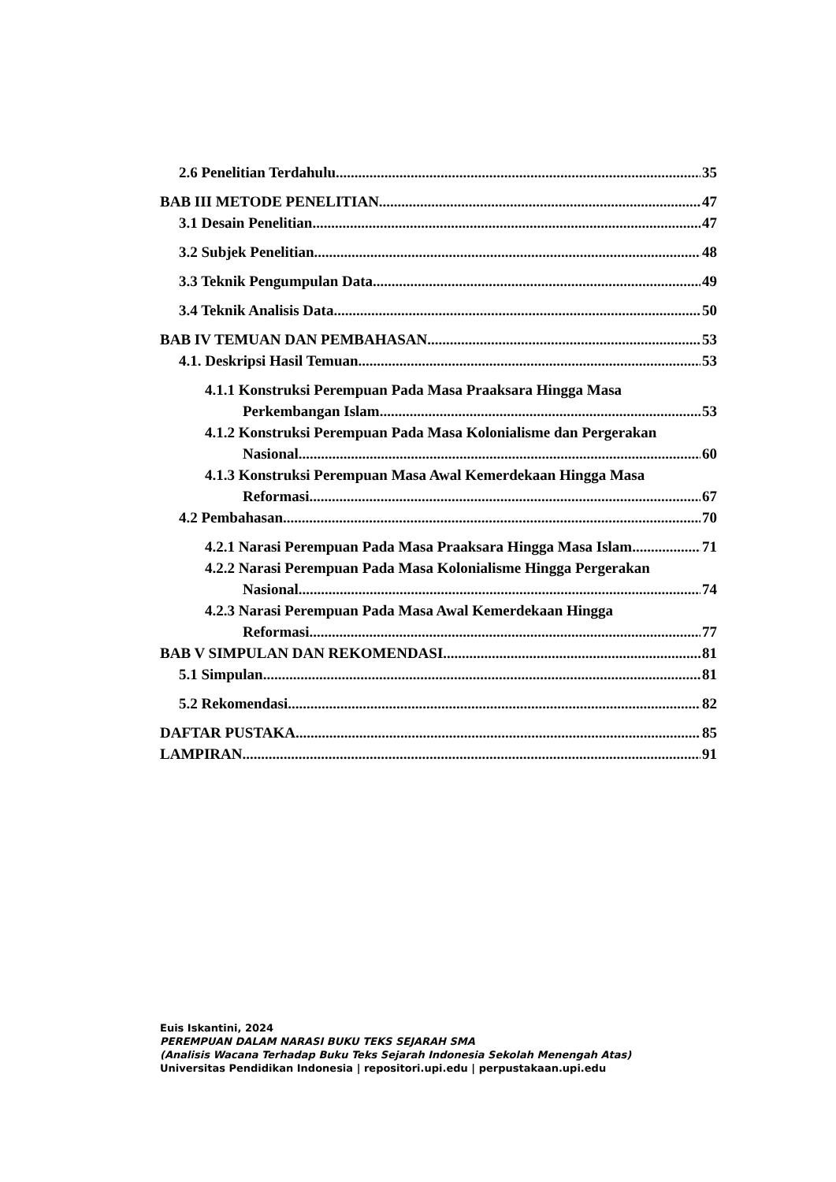2.6 Penelitian Terdahulu 35
BAB III METODE PENELITIAN 47
3.1 Desain Penelitian 47
3.2 Subjek Penelitian 48
3.3 Teknik Pengumpulan Data 49
3.4 Teknik Analisis Data 50
BAB IV TEMUAN DAN PEMBAHASAN 53
4.1. Deskripsi Hasil Temuan 53
4.1.1 Konstruksi Perempuan Pada Masa Praaksara Hingga Masa
Perkembangan Islam 53
4.1.2 Konstruksi Perempuan Pada Masa Kolonialisme dan Pergerakan
Nasional 60
4.1.3 Konstruksi Perempuan Masa Awal Kemerdekaan Hingga Masa
Reformasi 67
4.2 Pembahasan 70
4.2.1 Narasi Perempuan Pada Masa Praaksara Hingga Masa Islam 71
4.2.2 Narasi Perempuan Pada Masa Kolonialisme Hingga Pergerakan
Nasional 74
4.2.3 Narasi Perempuan Pada Masa Awal Kemerdekaan Hingga
Reformasi 77
BAB V SIMPULAN DAN REKOMENDASI 81
5.1 Simpulan. 81
5.2 Rekomendasi 82
DAFTAR PUSTAKA 85
LAMPIRAN 91
Euis Iskantini, 2024
PEREMPUAN DALAM NARASI BUKU TEKS SEJARAH SMA
(Analisis Wacana Terhadap Buku Teks Sejarah Indonesia Sekolah Menengah Atas)
Universitas Pendidikan Indonesia | repositori.upi.edu | perpustakaan.upi.edu